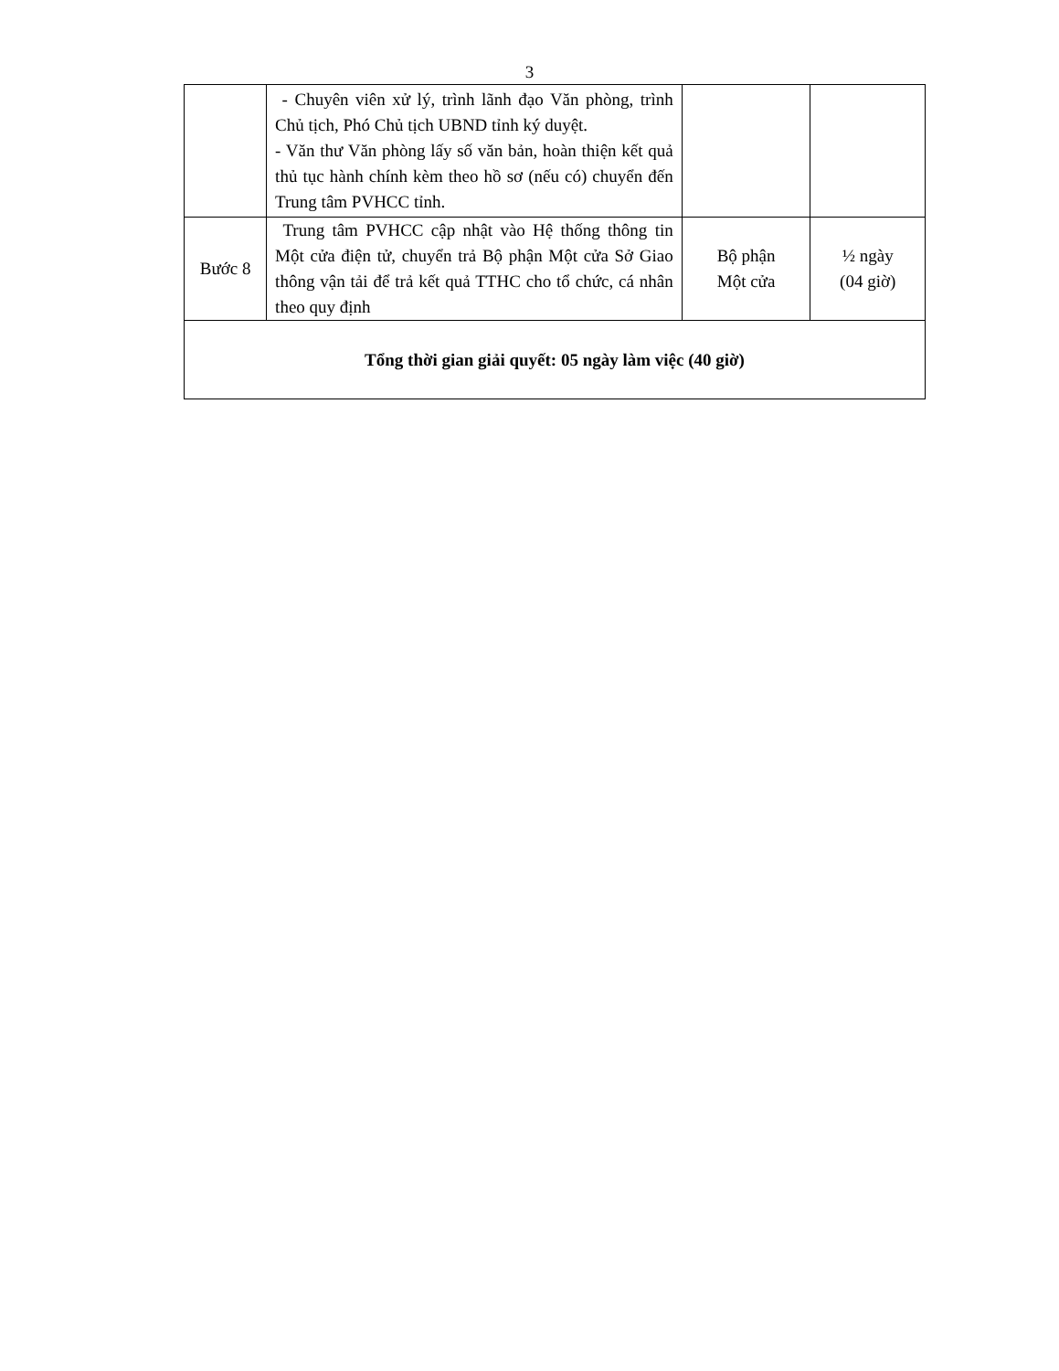3
| | - Chuyên viên xử lý, trình lãnh đạo Văn phòng, trình Chủ tịch, Phó Chủ tịch UBND tỉnh ký duyệt. - Văn thư Văn phòng lấy số văn bản, hoàn thiện kết quả thủ tục hành chính kèm theo hồ sơ (nếu có) chuyển đến Trung tâm PVHCC tỉnh. | | |
| Bước 8 | Trung tâm PVHCC cập nhật vào Hệ thống thông tin Một cửa điện tử, chuyển trả Bộ phận Một cửa Sở Giao thông vận tải để trả kết quả TTHC cho tổ chức, cá nhân theo quy định | Bộ phận Một cửa | ½ ngày (04 giờ) |
| Tổng thời gian giải quyết: 05 ngày làm việc (40 giờ) | | | |